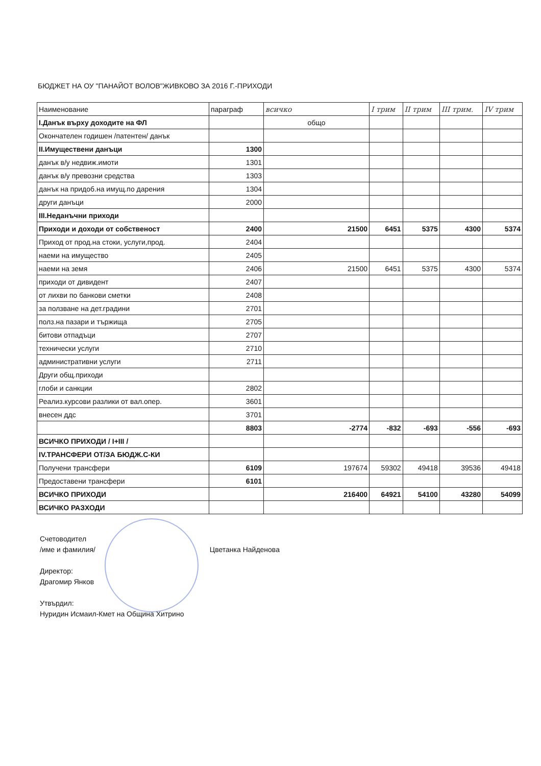БЮДЖЕТ НА ОУ "ПАНАЙОТ ВОЛОВ"ЖИВКОВО ЗА 2016 Г.-ПРИХОДИ
| Наименование | параграф | всичко | I трим | II трим | III трим. | IV трим |
| --- | --- | --- | --- | --- | --- | --- |
| I.Данък върху доходите на ФЛ | | общо | | | | |
| Окончателен годишен /патентен/ данък | | | | | | |
| II.Имуществени данъци | 1300 | | | | | |
| данък в/у недвиж.имоти | 1301 | | | | | |
| данък в/у превозни средства | 1303 | | | | | |
| данък на придоб.на имущ.по дарения | 1304 | | | | | |
| други данъци | 2000 | | | | | |
| III.Неданъчни приходи | | | | | | |
| Приходи и доходи от собственост | 2400 | 21500 | 6451 | 5375 | 4300 | 5374 |
| Приход от прод.на стоки, услуги,прод. | 2404 | | | | | |
| наеми на имущество | 2405 | | | | | |
| наеми на земя | 2406 | 21500 | 6451 | 5375 | 4300 | 5374 |
| приходи от дивидент | 2407 | | | | | |
| от лихви по банкови сметки | 2408 | | | | | |
| за ползване на дет.градини | 2701 | | | | | |
| полз.на пазари и тържища | 2705 | | | | | |
| битови отпадъци | 2707 | | | | | |
| технически услуги | 2710 | | | | | |
| административни услуги | 2711 | | | | | |
| Други общ.приходи | | | | | | |
| глоби и санкции | 2802 | | | | | |
| Реализ.курсови разлики от вал.опер. | 3601 | | | | | |
| внесен ддс | 3701 | | | | | |
| | 8803 | -2774 | -832 | -693 | -556 | -693 |
| ВСИЧКО ПРИХОДИ / I+III / | | | | | | |
| IV.ТРАНСФЕРИ ОТ/ЗА БЮДЖ.С-КИ | | | | | | |
| Получени трансфери | 6109 | 197674 | 59302 | 49418 | 39536 | 49418 |
| Предоставени трансфери | 6101 | | | | | |
| ВСИЧКО ПРИХОДИ | | 216400 | 64921 | 54100 | 43280 | 54099 |
| ВСИЧКО РАЗХОДИ | | | | | | |
Счетоводител
/име и фамилия/ Цветанка Найденова
Директор:
Драгомир Янков
Утвърдил:
Нуридин Исмаил-Кмет на Община Хитрино